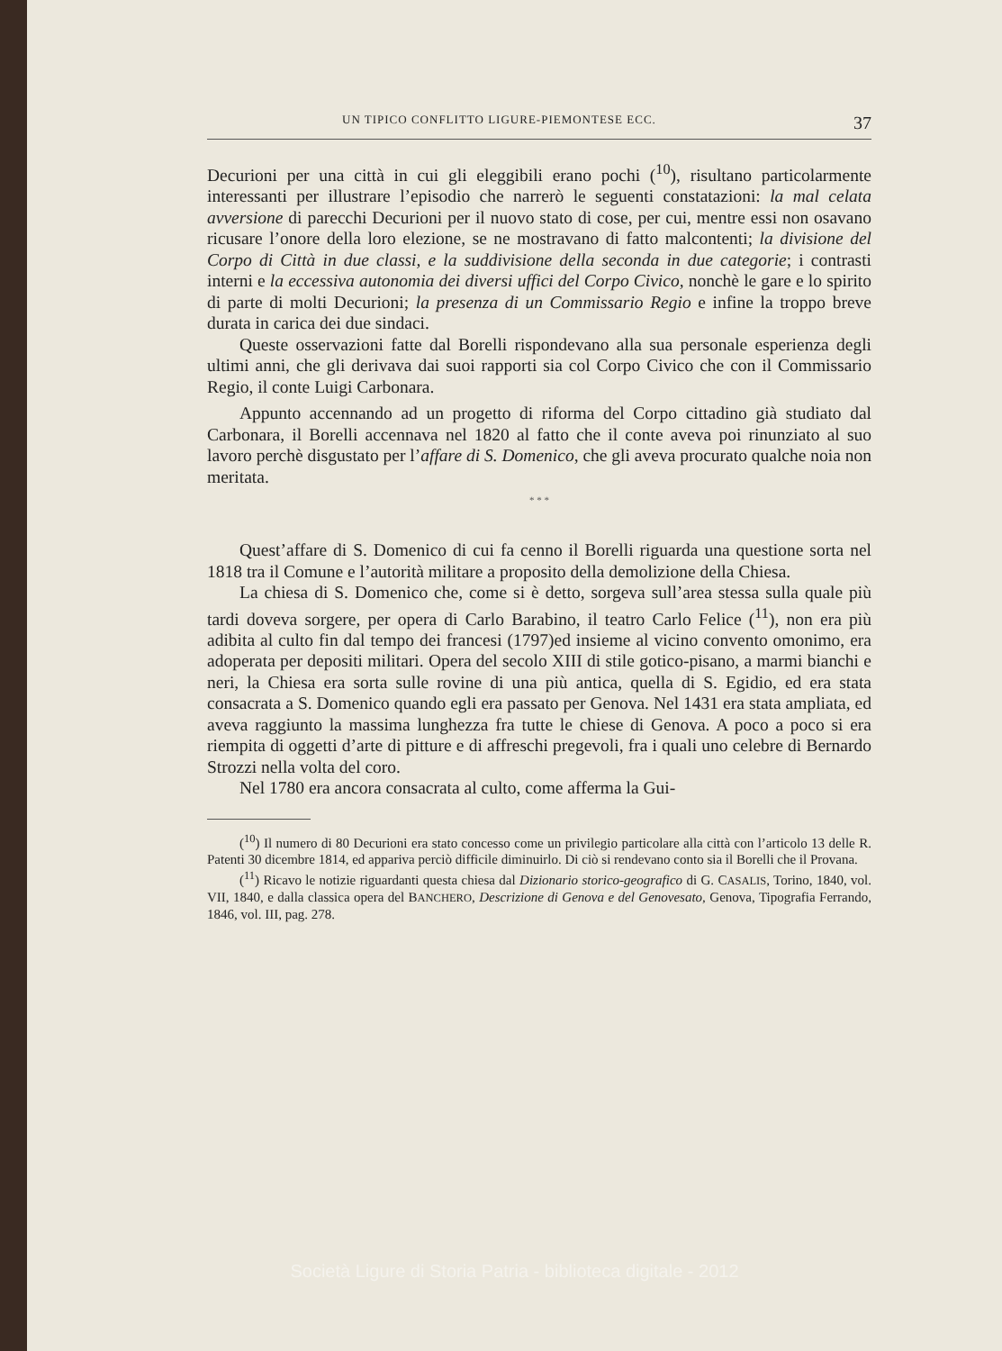UN TIPICO CONFLITTO LIGURE-PIEMONTESE ECC. 37
Decurioni per una città in cui gli eleggibili erano pochi (<sup>10</sup>), risultano particolarmente interessanti per illustrare l’episodio che narrerò le seguenti constatazioni: la mal celata avversione di parecchi Decurioni per il nuovo stato di cose, per cui, mentre essi non osavano ricusare l’onore della loro elezione, se ne mostravano di fatto malcontenti; la divisione del Corpo di Città in due classi, e la suddivisione della seconda in due categorie; i contrasti interni e la eccessiva autonomia dei diversi uffici del Corpo Civico, nonchè le gare e lo spirito di parte di molti Decurioni; la presenza di un Commissario Regio e infine la troppo breve durata in carica dei due sindaci.
Queste osservazioni fatte dal Borelli rispondevano alla sua personale esperienza degli ultimi anni, che gli derivava dai suoi rapporti sia col Corpo Civico che con il Commissario Regio, il conte Luigi Carbonara.
Appunto accennando ad un progetto di riforma del Corpo cittadino già studiato dal Carbonara, il Borelli accennava nel 1820 al fatto che il conte aveva poi rinunziato al suo lavoro perchè disgustato per l’affare di S. Domenico, che gli aveva procurato qualche noia non meritata.
* * *
Quest’affare di S. Domenico di cui fa cenno il Borelli riguarda una questione sorta nel 1818 tra il Comune e l’autorità militare a proposito della demolizione della Chiesa.
La chiesa di S. Domenico che, come si è detto, sorgeva sull’area stessa sulla quale più tardi doveva sorgere, per opera di Carlo Barabino, il teatro Carlo Felice (<sup>11</sup>), non era più adibita al culto fin dal tempo dei francesi (1797)ed insieme al vicino convento omonimo, era adoperata per depositi militari. Opera del secolo XIII di stile gotico-pisano, a marmi bianchi e neri, la Chiesa era sorta sulle rovine di una più antica, quella di S. Egidio, ed era stata consacrata a S. Domenico quando egli era passato per Genova. Nel 1431 era stata ampliata, ed aveva raggiunto la massima lunghezza fra tutte le chiese di Genova. A poco a poco si era riempita di oggetti d’arte di pitture e di affreschi pregevoli, fra i quali uno celebre di Bernardo Strozzi nella volta del coro.
Nel 1780 era ancora consacrata al culto, come afferma la Gui-
(<sup>10</sup>) Il numero di 80 Decurioni era stato concesso come un privilegio particolare alla città con l’articolo 13 delle R. Patenti 30 dicembre 1814, ed appariva perciò difficile diminuirlo. Di ciò si rendevano conto sia il Borelli che il Provana.
(<sup>11</sup>) Ricavo le notizie riguardanti questa chiesa dal Dizionario storico-geografico di G. CASALIS, Torino, 1840, vol. VII, 1840, e dalla classica opera del BANCHERO, Descrizione di Genova e del Genovesato, Genova, Tipografia Ferrando, 1846, vol. III, pag. 278.
Società Ligure di Storia Patria - biblioteca digitale - 2012